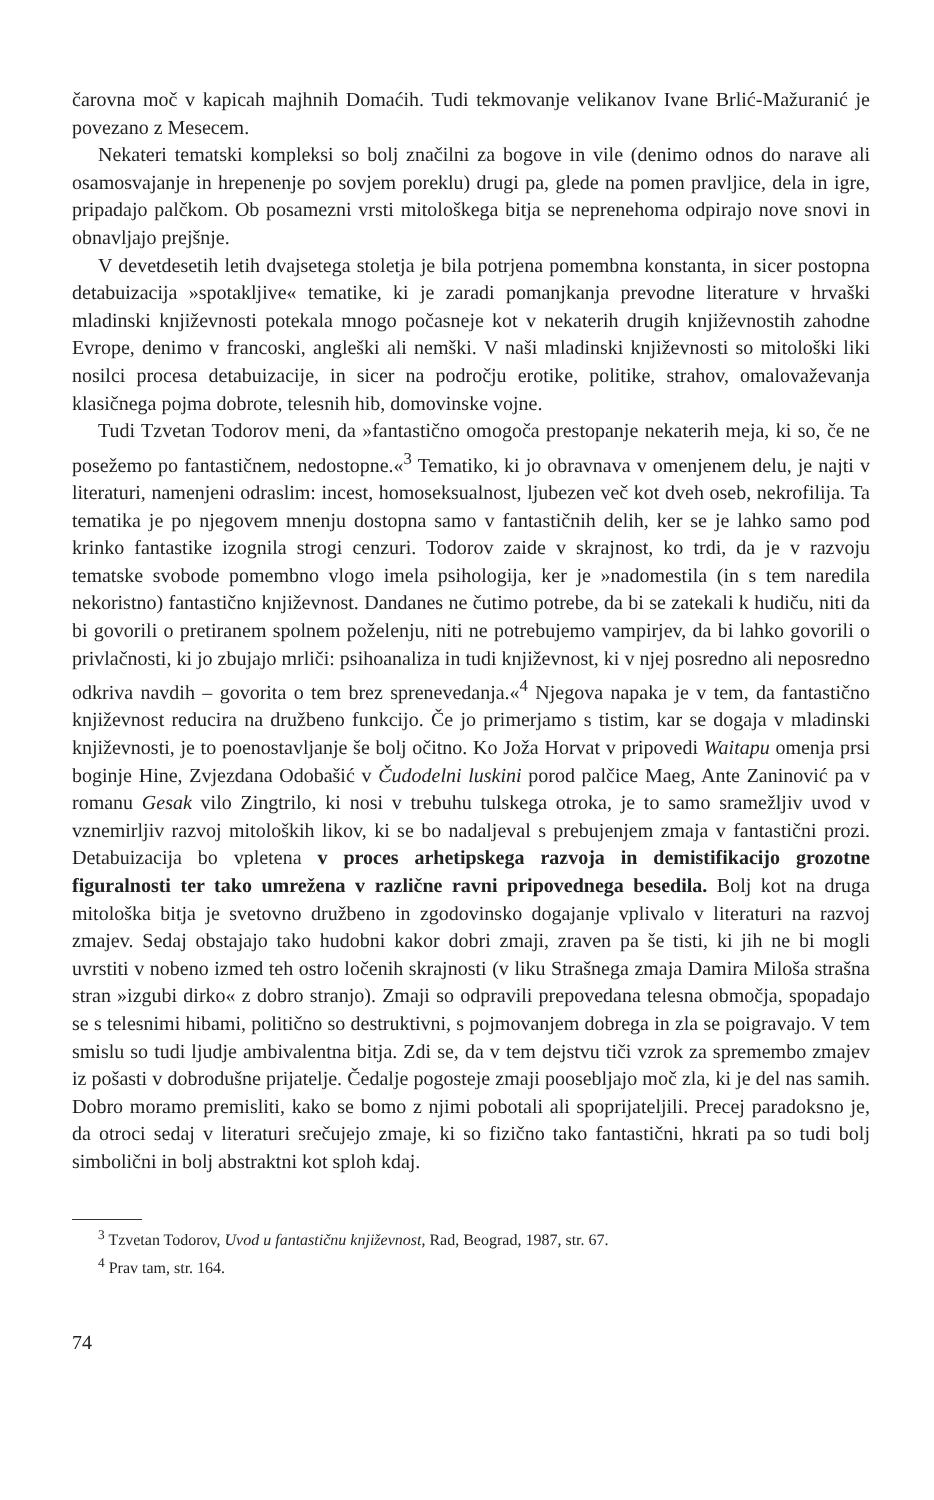čarovna moč v kapicah majhnih Domaćih. Tudi tekmovanje velikanov Ivane Brlić-Mažuranić je povezano z Mesecem.
Nekateri tematski kompleksi so bolj značilni za bogove in vile (denimo odnos do narave ali osamosvajanje in hrepenenje po sovjem poreklu) drugi pa, glede na pomen pravljice, dela in igre, pripadajo palčkom. Ob posamezni vrsti mitološkega bitja se neprenehoma odpirajo nove snovi in obnavljajo prejšnje.
V devetdesetih letih dvajsetega stoletja je bila potrjena pomembna konstanta, in sicer postopna detabuizacija »spotakljive« tematike, ki je zaradi pomanjkanja prevodne literature v hrvaški mladinski književnosti potekala mnogo počasneje kot v nekaterih drugih književnostih zahodne Evrope, denimo v francoski, angleški ali nemški. V naši mladinski književnosti so mitološki liki nosilci procesa detabuizacije, in sicer na področju erotike, politike, strahov, omalovaževanja klasičnega pojma dobrote, telesnih hib, domovinske vojne.
Tudi Tzvetan Todorov meni, da »fantastično omogoča prestopanje nekaterih meja, ki so, če ne posežemo po fantastičnem, nedostopne.«<sup>3</sup> Tematiko, ki jo obravnava v omenjenem delu, je najti v literaturi, namenjeni odraslim: incest, homoseksualnost, ljubezen več kot dveh oseb, nekrofilija. Ta tematika je po njegovem mnenju dostopna samo v fantastičnih delih, ker se je lahko samo pod krinko fantastike izognila strogi cenzuri. Todorov zaide v skrajnost, ko trdi, da je v razvoju tematske svobode pomembno vlogo imela psihologija, ker je »nadomestila (in s tem naredila nekoristno) fantastično književnost. Dandanes ne čutimo potrebe, da bi se zatekali k hudiču, niti da bi govorili o pretiranem spolnem poželenju, niti ne potrebujemo vampirjev, da bi lahko govorili o privlačnosti, ki jo zbujajo mrliči: psihoanaliza in tudi književnost, ki v njej posredno ali neposredno odkriva navdih – govorita o tem brez sprenevedanja.«<sup>4</sup> Njegova napaka je v tem, da fantastično književnost reducira na družbeno funkcijo. Če jo primerjamo s tistim, kar se dogaja v mladinski književnosti, je to poenostavljanje še bolj očitno. Ko Joža Horvat v pripovedi Waitapu omenja prsi boginje Hine, Zvjezdana Odobašić v Čudodelni luskini porod palčice Maeg, Ante Zaninović pa v romanu Gesak vilo Zingtrilo, ki nosi v trebuhu tulskega otroka, je to samo sramežljiv uvod v vznemirljiv razvoj mitoloških likov, ki se bo nadaljeval s prebujenjem zmaja v fantastični prozi. Detabuizacija bo vpletena v proces arhetipskega razvoja in demistifikacijo grozotne figuralnosti ter tako umrežena v različne ravni pripovednega besedila. Bolj kot na druga mitološka bitja je svetovno družbeno in zgodovinsko dogajanje vplivalo v literaturi na razvoj zmajev. Sedaj obstajajo tako hudobni kakor dobri zmaji, zraven pa še tisti, ki jih ne bi mogli uvrstiti v nobeno izmed teh ostro ločenih skrajnosti (v liku Strašnega zmaja Damira Miloša strašna stran »izgubi dirko« z dobro stranjo). Zmaji so odpravili prepovedana telesna območja, spopadajo se s telesnimi hibami, politično so destruktivni, s pojmovanjem dobrega in zla se poigravajo. V tem smislu so tudi ljudje ambivalentna bitja. Zdi se, da v tem dejstvu tiči vzrok za spremembo zmajev iz pošasti v dobrodušne prijatelje. Čedalje pogosteje zmaji poosebljajo moč zla, ki je del nas samih. Dobro moramo premisliti, kako se bomo z njimi pobotali ali spoprijateljili. Precej paradoksno je, da otroci sedaj v literaturi srečujejo zmaje, ki so fizično tako fantastični, hkrati pa so tudi bolj simbolični in bolj abstraktni kot sploh kdaj.
<sup>3</sup> Tzvetan Todorov, Uvod u fantastičnu književnost, Rad, Beograd, 1987, str. 67.
<sup>4</sup> Prav tam, str. 164.
74